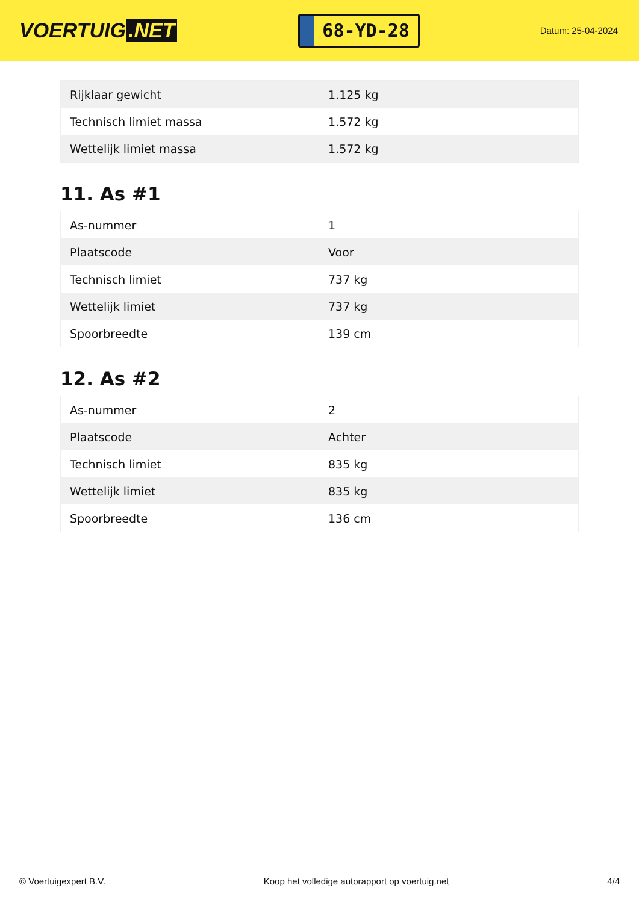VOERTUIG.NET
68-YD-28
Datum: 25-04-2024
| Rijklaar gewicht | 1.125 kg |
| Technisch limiet massa | 1.572 kg |
| Wettelijk limiet massa | 1.572 kg |
11. As #1
| As-nummer | 1 |
| Plaatscode | Voor |
| Technisch limiet | 737 kg |
| Wettelijk limiet | 737 kg |
| Spoorbreedte | 139 cm |
12. As #2
| As-nummer | 2 |
| Plaatscode | Achter |
| Technisch limiet | 835 kg |
| Wettelijk limiet | 835 kg |
| Spoorbreedte | 136 cm |
© Voertuigexpert B.V. Koop het volledige autorapport op voertuig.net 4/4